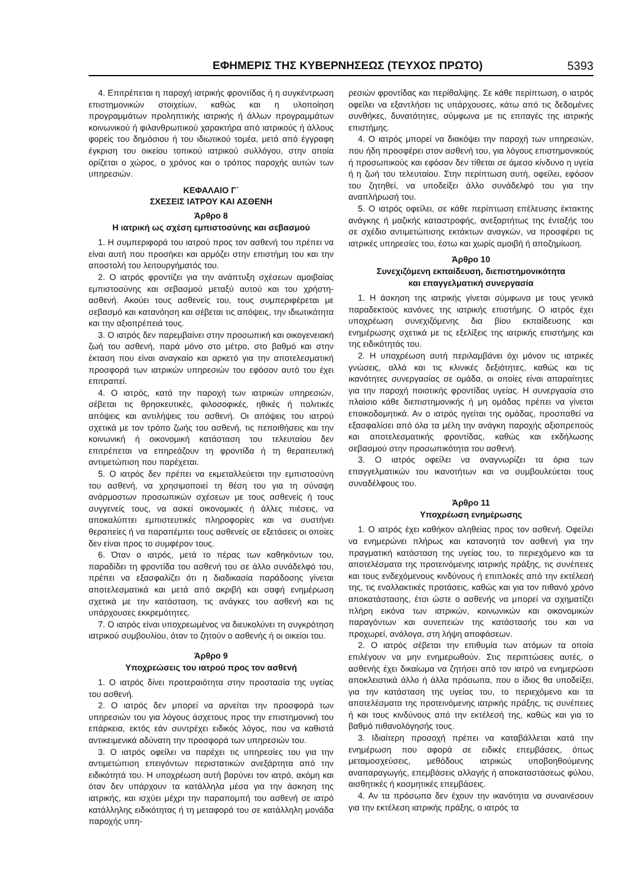ΕΦΗΜΕΡΙΣ ΤΗΣ ΚΥΒΕΡΝΗΣΕΩΣ (ΤΕΥΧΟΣ ΠΡΩΤΟ) 5393
4. Επιτρέπεται η παροχή ιατρικής φροντίδας ή η συγκέντρωση επιστημονικών στοιχείων, καθώς και η υλοποίηση προγραμμάτων προληπτικής ιατρικής ή άλλων προγραμμάτων κοινωνικού ή φιλανθρωπικού χαρακτήρα από ιατρικούς ή άλλους φορείς του δημόσιου ή του ιδιωτικού τομέα, μετά από έγγραφη έγκριση του οικείου τοπικού ιατρικού συλλόγου, στην οποία ορίζεται ο χώρος, ο χρόνος και ο τρόπος παροχής αυτών των υπηρεσιών.
ΚΕΦΑΛΑΙΟ Γ΄
ΣΧΕΣΕΙΣ ΙΑΤΡΟΥ ΚΑΙ ΑΣΘΕΝΗ
Άρθρο 8
Η ιατρική ως σχέση εμπιστοσύνης και σεβασμού
1. Η συμπεριφορά του ιατρού προς τον ασθενή του πρέπει να είναι αυτή που προσήκει και αρμόζει στην επιστήμη του και την αποστολή του λειτουργήματός του.
2. Ο ιατρός φροντίζει για την ανάπτυξη σχέσεων αμοιβαίας εμπιστοσύνης και σεβασμού μεταξύ αυτού και του χρήστη-ασθενή. Ακούει τους ασθενείς του, τους συμπεριφέρεται με σεβασμό και κατανόηση και σέβεται τις απόψεις, την ιδιωτικότητα και την αξιοπρέπειά τους.
3. Ο ιατρός δεν παρεμβαίνει στην προσωπική και οικογενειακή ζωή του ασθενή, παρά μόνο στο μέτρο, στο βαθμό και στην έκταση που είναι αναγκαίο και αρκετό για την αποτελεσματική προσφορά των ιατρικών υπηρεσιών του εφόσον αυτό του έχει επιτραπεί.
4. Ο ιατρός, κατά την παροχή των ιατρικών υπηρεσιών, σέβεται τις θρησκευτικές, φιλοσοφικές, ηθικές ή πολιτικές απόψεις και αντιλήψεις του ασθενή. Οι απόψεις του ιατρού σχετικά με τον τρόπο ζωής του ασθενή, τις πεποιθήσεις και την κοινωνική ή οικονομική κατάσταση του τελευταίου δεν επιτρέπεται να επηρεάζουν τη φροντίδα ή τη θεραπευτική αντιμετώπιση που παρέχεται.
5. Ο ιατρός δεν πρέπει να εκμεταλλεύεται την εμπιστοσύνη του ασθενή, να χρησιμοποιεί τη θέση του για τη σύναψη ανάρμοστων προσωπικών σχέσεων με τους ασθενείς ή τους συγγενείς τους, να ασκεί οικονομικές ή άλλες πιέσεις, να αποκαλύπτει εμπιστευτικές πληροφορίες και να συστήνει θεραπείες ή να παραπέμπει τους ασθενείς σε εξετάσεις οι οποίες δεν είναι προς το συμφέρον τους.
6. Όταν ο ιατρός, μετά το πέρας των καθηκόντων του, παραδίδει τη φροντίδα του ασθενή του σε άλλο συνάδελφό του, πρέπει να εξασφαλίζει ότι η διαδικασία παράδοσης γίνεται αποτελεσματικά και μετά από ακριβή και σαφή ενημέρωση σχετικά με την κατάσταση, τις ανάγκες του ασθενή και τις υπάρχουσες εκκρεμότητες.
7. Ο ιατρός είναι υποχρεωμένος να διευκολύνει τη συγκρότηση ιατρικού συμβουλίου, όταν το ζητούν ο ασθενής ή οι οικείοι του.
Άρθρο 9
Υποχρεώσεις του ιατρού προς τον ασθενή
1. Ο ιατρός δίνει προτεραιότητα στην προστασία της υγείας του ασθενή.
2. Ο ιατρός δεν μπορεί να αρνείται την προσφορά των υπηρεσιών του για λόγους άσχετους προς την επιστημονική του επάρκεια, εκτός εάν συντρέχει ειδικός λόγος, που να καθιστά αντικειμενικά αδύνατη την προσφορά των υπηρεσιών του.
3. Ο ιατρός οφείλει να παρέχει τις υπηρεσίες του για την αντιμετώπιση επειγόντων περιστατικών ανεξάρτητα από την ειδικότητά του. Η υποχρέωση αυτή βαρύνει τον ιατρό, ακόμη και όταν δεν υπάρχουν τα κατάλληλα μέσα για την άσκηση της ιατρικής, και ισχύει μέχρι την παραπομπή του ασθενή σε ιατρό κατάλληλης ειδικότητας ή τη μεταφορά του σε κατάλληλη μονάδα παροχής υπη-
ρεσιών φροντίδας και περίθαλψης. Σε κάθε περίπτωση, ο ιατρός οφείλει να εξαντλήσει τις υπάρχουσες, κάτω από τις δεδομένες συνθήκες, δυνατότητες, σύμφωνα με τις επιταγές της ιατρικής επιστήμης.
4. Ο ιατρός μπορεί να διακόψει την παροχή των υπηρεσιών, που ήδη προσφέρει στον ασθενή του, για λόγους επιστημονικούς ή προσωπικούς και εφόσον δεν τίθεται σε άμεσο κίνδυνο η υγεία ή η ζωή του τελευταίου. Στην περίπτωση αυτή, οφείλει, εφόσον του ζητηθεί, να υποδείξει άλλο συνάδελφό του για την αναπλήρωσή του.
5. Ο ιατρός οφείλει, σε κάθε περίπτωση επέλευσης έκτακτης ανάγκης ή μαζικής καταστροφής, ανεξαρτήτως της ένταξής του σε σχέδιο αντιμετώπισης εκτάκτων αναγκών, να προσφέρει τις ιατρικές υπηρεσίες του, έστω και χωρίς αμοιβή ή αποζημίωση.
Άρθρο 10
Συνεχιζόμενη εκπαίδευση, διεπιστημονικότητα
και επαγγελματική συνεργασία
1. Η άσκηση της ιατρικής γίνεται σύμφωνα με τους γενικά παραδεκτούς κανόνες της ιατρικής επιστήμης. Ο ιατρός έχει υποχρέωση συνεχιζόμενης δια βίου εκπαίδευσης και ενημέρωσης σχετικά με τις εξελίξεις της ιατρικής επιστήμης και της ειδικότητάς του.
2. Η υποχρέωση αυτή περιλαμβάνει όχι μόνον τις ιατρικές γνώσεις, αλλά και τις κλινικές δεξιότητες, καθώς και τις ικανότητες συνεργασίας σε ομάδα, οι οποίες είναι απαραίτητες για την παροχή ποιοτικής φροντίδας υγείας. Η συνεργασία στο πλαίσιο κάθε διεπιστημονικής ή μη ομάδας πρέπει να γίνεται εποικοδομητικά. Αν ο ιατρός ηγείται της ομάδας, προσπαθεί να εξασφαλίσει από όλα τα μέλη την ανάγκη παροχής αξιοπρεπούς και αποτελεσματικής φροντίδας, καθώς και εκδήλωσης σεβασμού στην προσωπικότητα του ασθενή.
3. Ο ιατρός οφείλει να αναγνωρίζει τα όρια των επαγγελματικών του ικανοτήτων και να συμβουλεύεται τους συναδέλφους του.
Άρθρο 11
Υποχρέωση ενημέρωσης
1. Ο ιατρός έχει καθήκον αληθείας προς τον ασθενή. Οφείλει να ενημερώνει πλήρως και κατανοητά τον ασθενή για την πραγματική κατάσταση της υγείας του, το περιεχόμενο και τα αποτελέσματα της προτεινόμενης ιατρικής πράξης, τις συνέπειες και τους ενδεχόμενους κινδύνους ή επιπλοκές από την εκτέλεσή της, τις εναλλακτικές προτάσεις, καθώς και για τον πιθανό χρόνο αποκατάστασης, έτσι ώστε ο ασθενής να μπορεί να σχηματίζει πλήρη εικόνα των ιατρικών, κοινωνικών και οικονομικών παραγόντων και συνεπειών της κατάστασής του και να προχωρεί, ανάλογα, στη λήψη αποφάσεων.
2. Ο ιατρός σέβεται την επιθυμία των ατόμων τα οποία επιλέγουν να μην ενημερωθούν. Στις περιπτώσεις αυτές, ο ασθενής έχει δικαίωμα να ζητήσει από τον ιατρό να ενημερώσει αποκλειστικά άλλο ή άλλα πρόσωπα, που ο ίδιος θα υποδείξει, για την κατάσταση της υγείας του, το περιεχόμενο και τα αποτελέσματα της προτεινόμενης ιατρικής πράξης, τις συνέπειες ή και τους κινδύνους από την εκτέλεσή της, καθώς και για το βαθμό πιθανολόγησής τους.
3. Ιδιαίτερη προσοχή πρέπει να καταβάλλεται κατά την ενημέρωση που αφορά σε ειδικές επεμβάσεις, όπως μεταμοσχεύσεις, μεθόδους ιατρικώς υποβοηθούμενης αναπαραγωγής, επεμβάσεις αλλαγής ή αποκαταστάσεως φύλου, αισθητικές ή κοσμητικές επεμβάσεις.
4. Αν τα πρόσωπα δεν έχουν την ικανότητα να συναινέσουν για την εκτέλεση ιατρικής πράξης, ο ιατρός τα